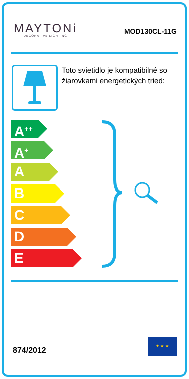MAYTONi
DECORATIVE LIGHTING
MOD130CL-11G
Toto svietidlo je kompatibilné so žiarovkami energetických tried:
A<sup>++</sup>
A<sup>+</sup>
A
B
C
D
E
874/2012
★ ★ ★